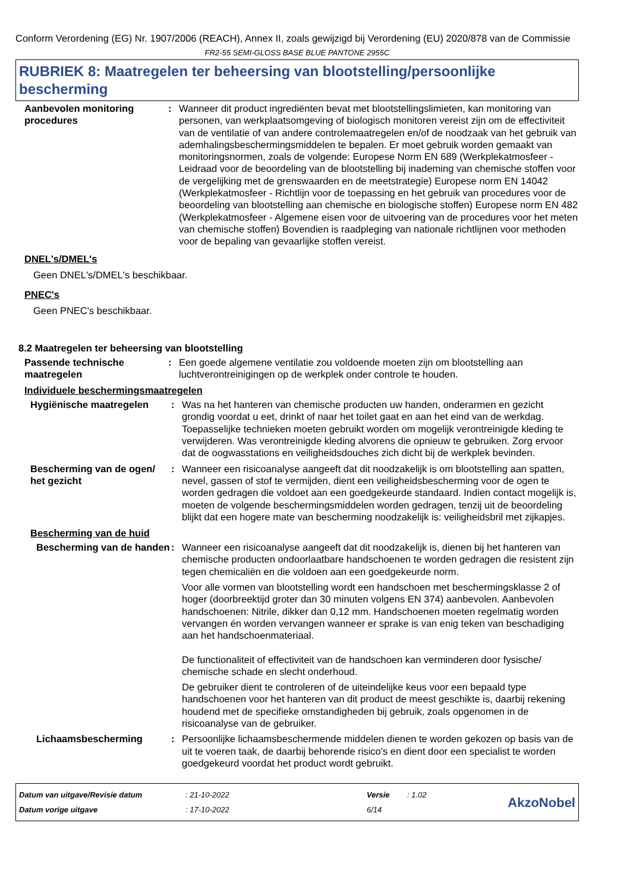Conform Verordening (EG) Nr. 1907/2006 (REACH), Annex II, zoals gewijzigd bij Verordening (EU) 2020/878 van de Commissie
FR2-55 SEMI-GLOSS BASE BLUE PANTONE 2955C
RUBRIEK 8: Maatregelen ter beheersing van blootstelling/persoonlijke bescherming
Aanbevolen monitoring procedures
: Wanneer dit product ingrediënten bevat met blootstellingslimieten, kan monitoring van personen, van werkplaatsomgeving of biologisch monitoren vereist zijn om de effectiviteit van de ventilatie of van andere controlemaatregelen en/of de noodzaak van het gebruik van ademhalingsbeschermingsmiddelen te bepalen. Er moet gebruik worden gemaakt van monitoringsnormen, zoals de volgende: Europese Norm EN 689 (Werkplekatmosfeer - Leidraad voor de beoordeling van de blootstelling bij inademing van chemische stoffen voor de vergelijking met de grenswaarden en de meetstrategie) Europese norm EN 14042 (Werkplekatmosfeer - Richtlijn voor de toepassing en het gebruik van procedures voor de beoordeling van blootstelling aan chemische en biologische stoffen) Europese norm EN 482 (Werkplekatmosfeer - Algemene eisen voor de uitvoering van de procedures voor het meten van chemische stoffen) Bovendien is raadpleging van nationale richtlijnen voor methoden voor de bepaling van gevaarlijke stoffen vereist.
DNEL's/DMEL's
Geen DNEL's/DMEL's beschikbaar.
PNEC's
Geen PNEC's beschikbaar.
8.2 Maatregelen ter beheersing van blootstelling
Passende technische maatregelen
: Een goede algemene ventilatie zou voldoende moeten zijn om blootstelling aan luchtverontreinigingen op de werkplek onder controle te houden.
Individuele beschermingsmaatregelen
Hygiënische maatregelen : Was na het hanteren van chemische producten uw handen, onderarmen en gezicht grondig voordat u eet, drinkt of naar het toilet gaat en aan het eind van de werkdag. Toepasselijke technieken moeten gebruikt worden om mogelijk verontreinigde kleding te verwijderen. Was verontreinigde kleding alvorens die opnieuw te gebruiken. Zorg ervoor dat de oogwasstations en veiligheidsdouches zich dicht bij de werkplek bevinden.
Bescherming van de ogen/ het gezicht
: Wanneer een risicoanalyse aangeeft dat dit noodzakelijk is om blootstelling aan spatten, nevel, gassen of stof te vermijden, dient een veiligheidsbescherming voor de ogen te worden gedragen die voldoet aan een goedgekeurde standaard. Indien contact mogelijk is, moeten de volgende beschermingsmiddelen worden gedragen, tenzij uit de beoordeling blijkt dat een hogere mate van bescherming noodzakelijk is: veiligheidsbril met zijkapjes.
Bescherming van de huid
Bescherming van de handen
: Wanneer een risicoanalyse aangeeft dat dit noodzakelijk is, dienen bij het hanteren van chemische producten ondoorlaatbare handschoenen te worden gedragen die resistent zijn tegen chemicaliën en die voldoen aan een goedgekeurde norm.
Voor alle vormen van blootstelling wordt een handschoen met beschermingsklasse 2 of hoger (doorbreektijd groter dan 30 minuten volgens EN 374) aanbevolen. Aanbevolen handschoenen: Nitrile, dikker dan 0,12 mm. Handschoenen moeten regelmatig worden vervangen én worden vervangen wanneer er sprake is van enig teken van beschadiging aan het handschoenmateriaal.
De functionaliteit of effectiviteit van de handschoen kan verminderen door fysische/ chemische schade en slecht onderhoud.
De gebruiker dient te controleren of de uiteindelijke keus voor een bepaald type handschoenen voor het hanteren van dit product de meest geschikte is, daarbij rekening houdend met de specifieke omstandigheden bij gebruik, zoals opgenomen in de risicoanalyse van de gebruiker.
Lichaamsbescherming : Persoonlijke lichaamsbeschermende middelen dienen te worden gekozen op basis van de uit te voeren taak, de daarbij behorende risico's en dient door een specialist te worden goedgekeurd voordat het product wordt gebruikt.
Datum van uitgave/Revisie datum
Datum vorige uitgave
: 21-10-2022
: 17-10-2022
Versie
6/14
: 1.02
AkzoNobel